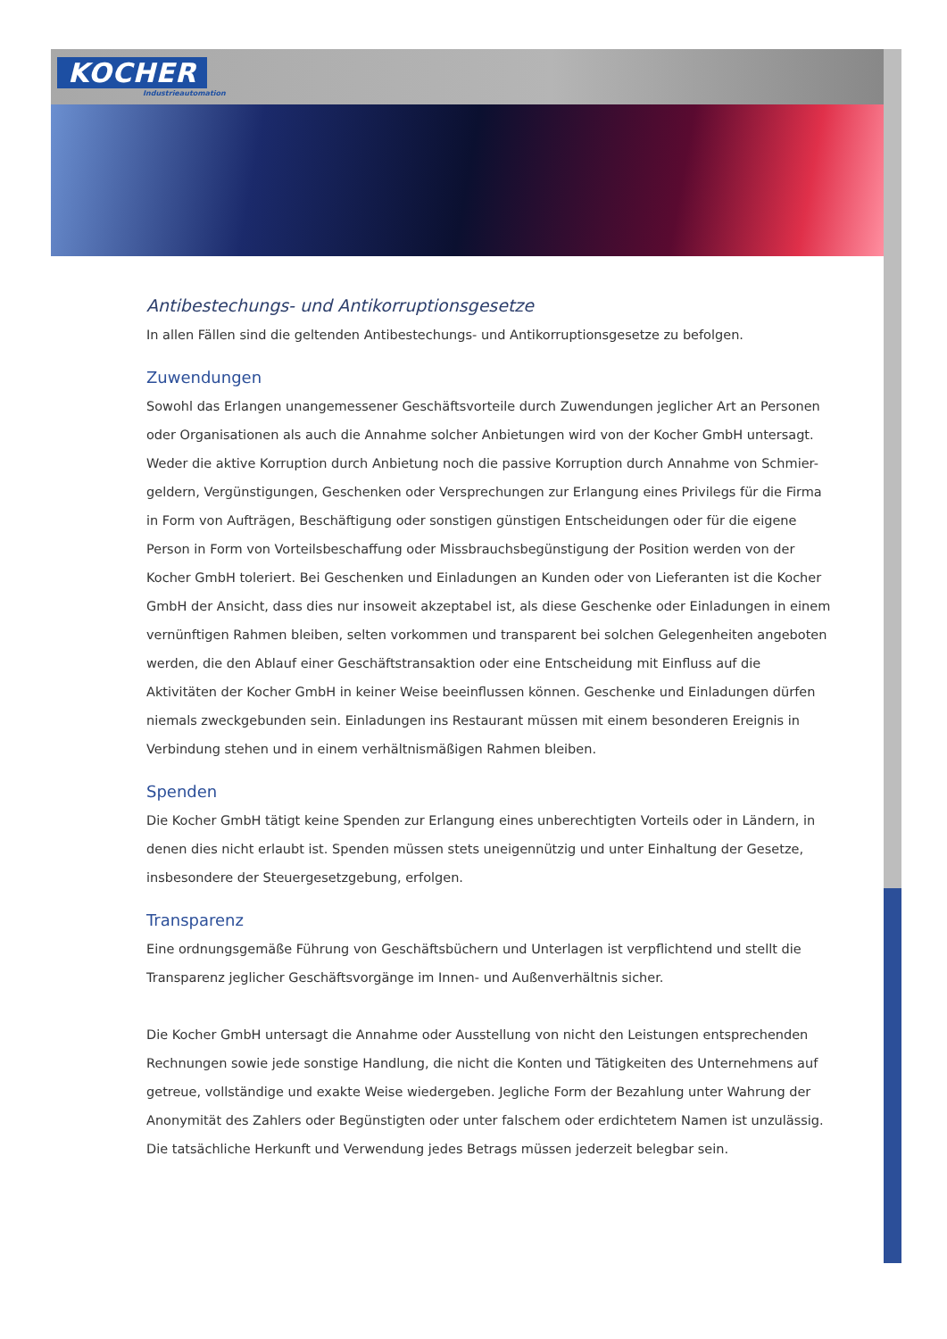KOCHER
Industrieautomation
Antibestechungs- und Antikorruptionsgesetze
In allen Fällen sind die geltenden Antibestechungs- und Antikorruptionsgesetze zu befolgen.
Zuwendungen
Sowohl das Erlangen unangemessener Geschäftsvorteile durch Zuwendungen jeglicher Art an Personen oder Organisationen als auch die Annahme solcher Anbietungen wird von der Kocher GmbH untersagt. Weder die aktive Korruption durch Anbietung noch die passive Korruption durch Annahme von Schmier-geldern, Vergünstigungen, Geschenken oder Versprechungen zur Erlangung eines Privilegs für die Firma in Form von Aufträgen, Beschäftigung oder sonstigen günstigen Entscheidungen oder für die eigene Person in Form von Vorteilsbeschaffung oder Missbrauchsbegünstigung der Position werden von der Kocher GmbH toleriert. Bei Geschenken und Einladungen an Kunden oder von Lieferanten ist die Kocher GmbH der Ansicht, dass dies nur insoweit akzeptabel ist, als diese Geschenke oder Einladungen in einem vernünftigen Rahmen bleiben, selten vorkommen und transparent bei solchen Gelegenheiten angeboten werden, die den Ablauf einer Geschäftstransaktion oder eine Entscheidung mit Einfluss auf die Aktivitäten der Kocher GmbH in keiner Weise beeinflussen können. Geschenke und Einladungen dürfen niemals zweckgebunden sein. Einladungen ins Restaurant müssen mit einem besonderen Ereignis in Verbindung stehen und in einem verhältnismäßigen Rahmen bleiben.
Spenden
Die Kocher GmbH tätigt keine Spenden zur Erlangung eines unberechtigten Vorteils oder in Ländern, in denen dies nicht erlaubt ist. Spenden müssen stets uneigennützig und unter Einhaltung der Gesetze, insbesondere der Steuergesetzgebung, erfolgen.
Transparenz
Eine ordnungsgemäße Führung von Geschäftsbüchern und Unterlagen ist verpflichtend und stellt die Transparenz jeglicher Geschäftsvorgänge im Innen- und Außenverhältnis sicher.
Die Kocher GmbH untersagt die Annahme oder Ausstellung von nicht den Leistungen entsprechenden Rechnungen sowie jede sonstige Handlung, die nicht die Konten und Tätigkeiten des Unternehmens auf getreue, vollständige und exakte Weise wiedergeben. Jegliche Form der Bezahlung unter Wahrung der Anonymität des Zahlers oder Begünstigten oder unter falschem oder erdichtetem Namen ist unzulässig. Die tatsächliche Herkunft und Verwendung jedes Betrags müssen jederzeit belegbar sein.